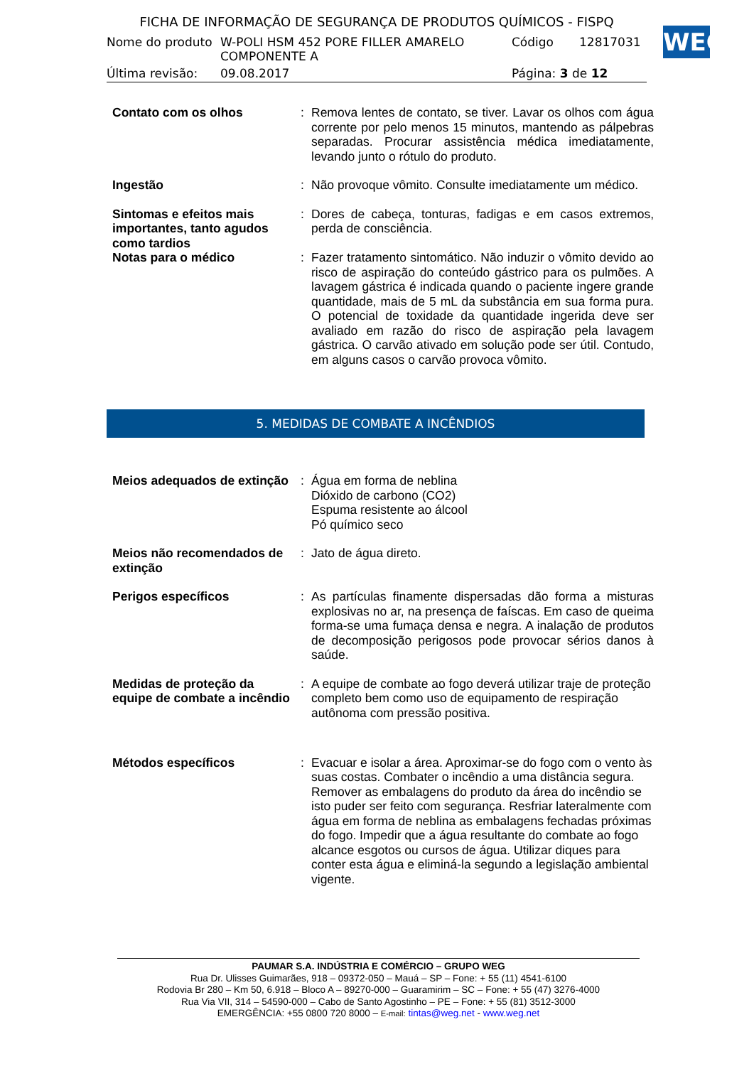FICHA DE INFORMAÇÃO DE SEGURANÇA DE PRODUTOS QUÍMICOS - FISPQ
| Nome do produto | W-POLI HSM 452 PORE FILLER AMARELO COMPONENTE A | Código | 12817031 |
| Última revisão: | 09.08.2017 | Página: 3 de 12 | |
WEG
| Contato com os olhos | : | Remova lentes de contato, se tiver. Lavar os olhos com água corrente por pelo menos 15 minutos, mantendo as pálpebras separadas. Procurar assistência médica imediatamente, levando junto o rótulo do produto. |
| Ingestão | : | Não provoque vômito. Consulte imediatamente um médico. |
| Sintomas e efeitos mais importantes, tanto agudos como tardios | : | Dores de cabeça, tonturas, fadigas e em casos extremos, perda de consciência. |
| Notas para o médico | : | Fazer tratamento sintomático. Não induzir o vômito devido ao risco de aspiração do conteúdo gástrico para os pulmões. A lavagem gástrica é indicada quando o paciente ingere grande quantidade, mais de 5 mL da substância em sua forma pura. O potencial de toxidade da quantidade ingerida deve ser avaliado em razão do risco de aspiração pela lavagem gástrica. O carvão ativado em solução pode ser útil. Contudo, em alguns casos o carvão provoca vômito. |
5. MEDIDAS DE COMBATE A INCÊNDIOS
| Meios adequados de extinção | : | Água em forma de neblina Dióxido de carbono (CO2) Espuma resistente ao álcool Pó químico seco |
| Meios não recomendados de extinção | : | Jato de água direto. |
| Perigos específicos | : | As partículas finamente dispersadas dão forma a misturas explosivas no ar, na presença de faíscas. Em caso de queima forma-se uma fumaça densa e negra. A inalação de produtos de decomposição perigosos pode provocar sérios danos à saúde. |
| Medidas de proteção da equipe de combate a incêndio | : | A equipe de combate ao fogo deverá utilizar traje de proteção completo bem como uso de equipamento de respiração autônoma com pressão positiva. |
| Métodos específicos | : | Evacuar e isolar a área. Aproximar-se do fogo com o vento às suas costas. Combater o incêndio a uma distância segura. Remover as embalagens do produto da área do incêndio se isto puder ser feito com segurança. Resfriar lateralmente com água em forma de neblina as embalagens fechadas próximas do fogo. Impedir que a água resultante do combate ao fogo alcance esgotos ou cursos de água. Utilizar diques para conter esta água e eliminá-la segundo a legislação ambiental vigente. |
PAUMAR S.A. INDÚSTRIA E COMÉRCIO – GRUPO WEG
Rua Dr. Ulisses Guimarães, 918 – 09372-050 – Mauá – SP – Fone: + 55 (11) 4541-6100
Rodovia Br 280 – Km 50, 6.918 – Bloco A – 89270-000 – Guaramirim – SC – Fone: + 55 (47) 3276-4000
Rua Via VII, 314 – 54590-000 – Cabo de Santo Agostinho – PE – Fone: + 55 (81) 3512-3000
EMERGÊNCIA: +55 0800 720 8000 – E-mail: tintas@weg.net - www.weg.net